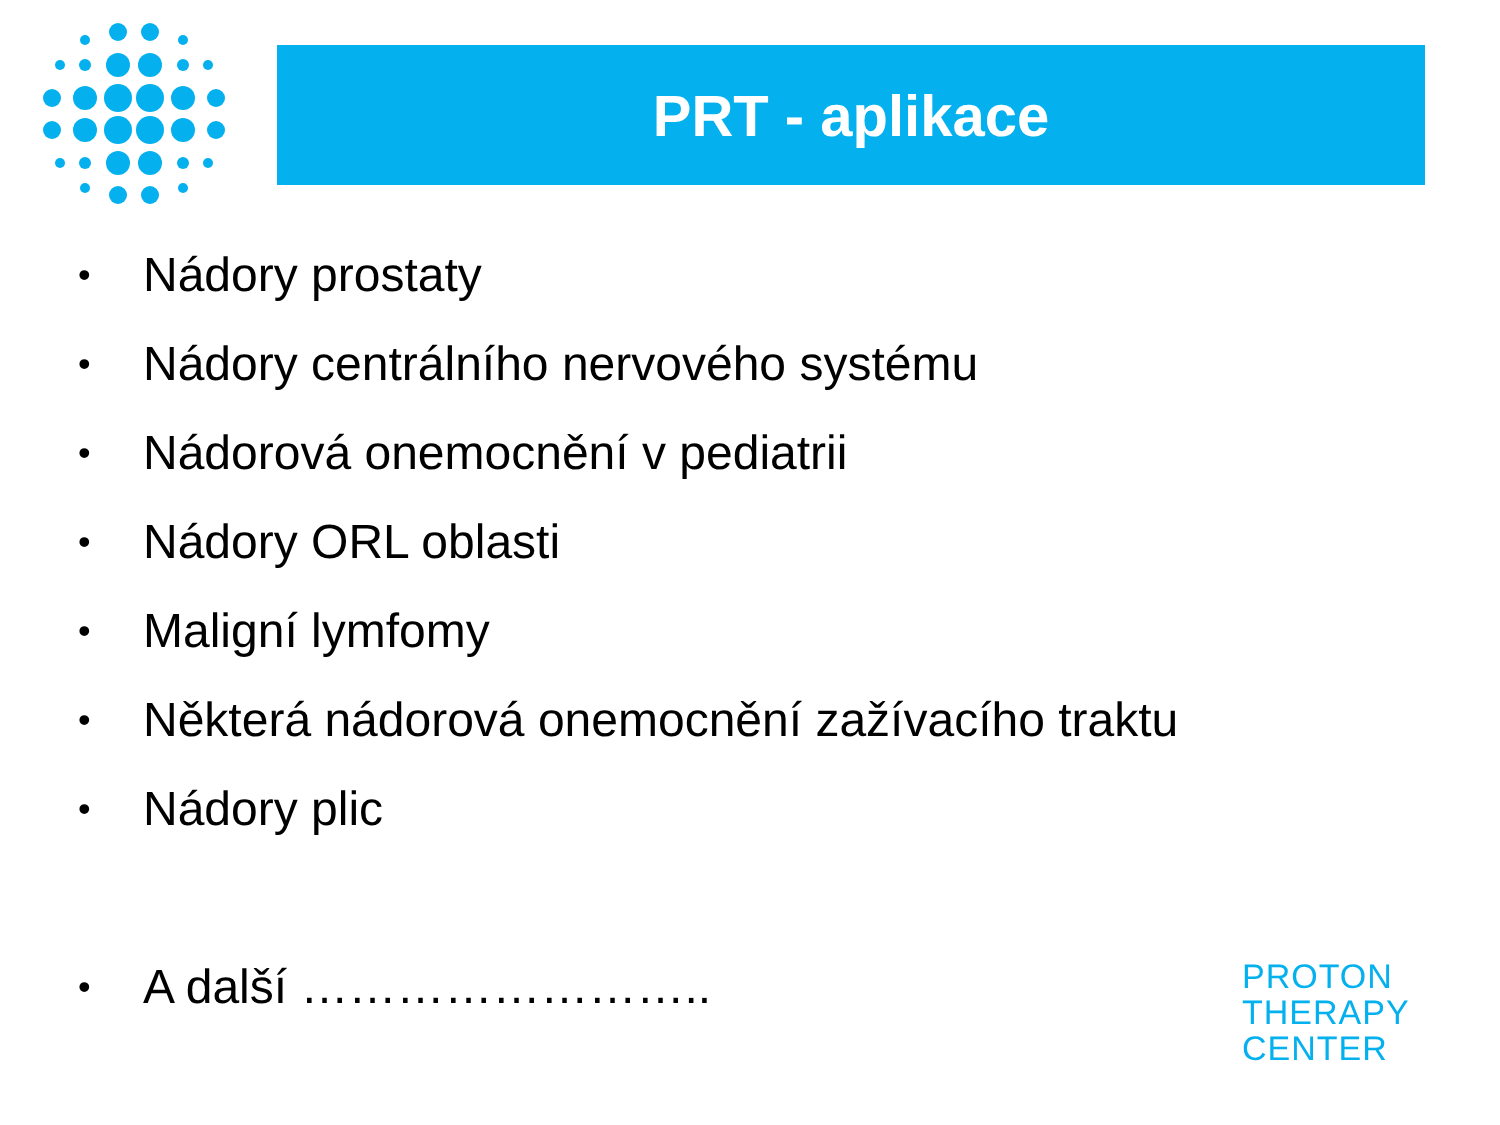PRT - aplikace
• Nádory prostaty
• Nádory centrálního nervového systému
• Nádorová onemocnění v pediatrii
• Nádory ORL oblasti
• Maligní lymfomy
• Některá nádorová onemocnění zažívacího traktu
• Nádory plic
• A další ……………………..
PROTON
THERAPY
CENTER